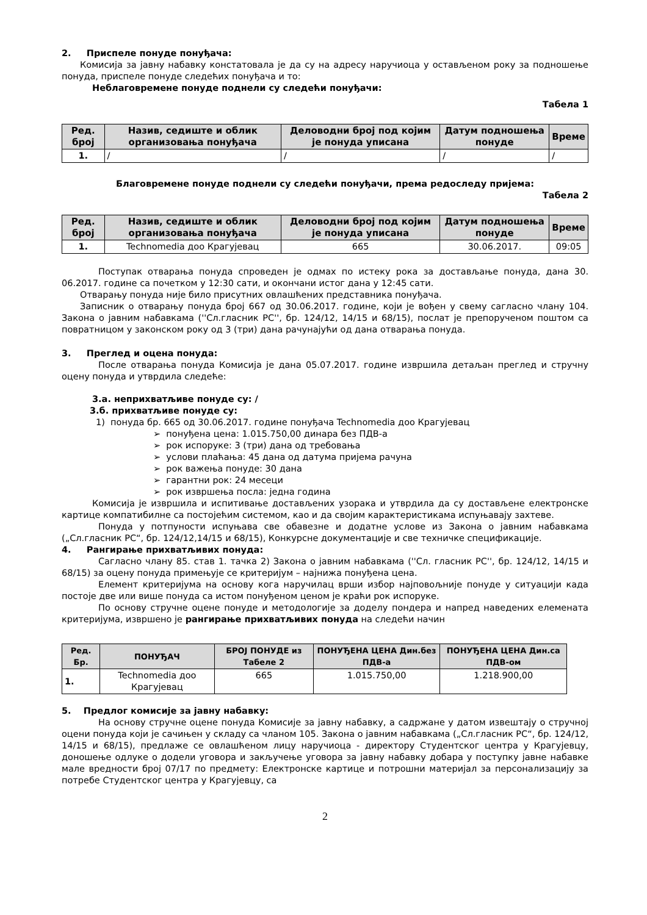2. Приспеле понуде понуђача:
Комисија за јавну набавку констатовала је да су на адресу наручиоца у остављеном року за подношење понуда, приспеле понуде следећих понуђача и то:
Неблаговремене понуде поднели су следећи понуђачи:
Табела 1
| Ред. број | Назив, седиште и облик организовања понуђача | Деловодни број под којим је понуда уписана | Датум подношења понуде | Време |
| --- | --- | --- | --- | --- |
| 1. | / | / | / | / |
Благовремене понуде поднели су следећи понуђачи, према редоследу пријема:
Табела 2
| Ред. број | Назив, седиште и облик организовања понуђача | Деловодни број под којим је понуда уписана | Датум подношења понуде | Време |
| --- | --- | --- | --- | --- |
| 1. | Technomedia доо Крагујевац | 665 | 30.06.2017. | 09:05 |
Поступак отварања понуда спроведен је одмах по истеку рока за достављање понуда, дана 30. 06.2017. године са почетком у 12:30 сати, и окончани истог дана у 12:45 сати.
Отварању понуда није било присутних овлашћених представника понуђача.
Записник о отварању понуда број 667 од 30.06.2017. године, који је вођен у свему сагласно члану 104. Закона о јавним набавкама (''Сл.гласник РС'', бр. 124/12, 14/15 и 68/15), послат је препорученом поштом са повратницом у законском року од 3 (три) дана рачунајући од дана отварања понуда.
3. Преглед и оцена понуда:
После отварања понуда Комисија је дана 05.07.2017. године извршила детаљан преглед и стручну оцену понуда и утврдила следеће:
3.а. неприхватљиве понуде су: /
3.б. прихватљиве понуде су:
1) понуда бр. 665 од 30.06.2017. године понуђача Technomedia доо Крагујевац
➢ понуђена цена: 1.015.750,00 динара без ПДВ-а
➢ рок испоруке: 3 (три) дана од требовања
➢ услови плаћања: 45 дана од датума пријема рачуна
➢ рок важења понуде: 30 дана
➢ гарантни рок: 24 месеци
➢ рок извршења посла: једна година
Комисија је извршила и испитивање достављених узорака и утврдила да су достављене електронске картице компатибилне са постојећим системом, као и да својим карактеристикама испуњавају захтеве.
Понуда у потпуности испуњава све обавезне и додатне услове из Закона о јавним набавкама („Сл.гласник РС“, бр. 124/12,14/15 и 68/15), Конкурсне документације и све техничке спецификације.
4. Рангирање прихватљивих понуда:
Сагласно члану 85. став 1. тачка 2) Закона о јавним набавкама (''Сл. гласник РС'', бр. 124/12, 14/15 и 68/15) за оцену понуда примењује се критеријум – најнижа понуђена цена.
Елемент критеријума на основу кога наручилац врши избор најповољније понуде у ситуацији када постоје две или више понуда са истом понуђеном ценом је краћи рок испоруке.
По основу стручне оцене понуде и методологије за доделу пондера и напред наведених елемената критеријума, извршено је рангирање прихватљивих понуда на следећи начин
| Ред. Бр. | ПОНУЂАЧ | БРОЈ ПОНУДЕ из Табеле 2 | ПОНУЂЕНА ЦЕНА Дин.без ПДВ-а | ПОНУЂЕНА ЦЕНА Дин.са ПДВ-ом |
| --- | --- | --- | --- | --- |
| 1. | Technomedia доо Крагујевац | 665 | 1.015.750,00 | 1.218.900,00 |
5. Предлог комисије за јавну набавку:
На основу стручне оцене понуда Комисије за јавну набавку, а садржане у датом извештају о стручној оцени понуда који је сачињен у складу са чланом 105. Закона о јавним набавкама („Сл.гласник РС“, бр. 124/12, 14/15 и 68/15), предлаже се овлашћеном лицу наручиоца - директору Студентског центра у Крагујевцу, доношење одлуке о додели уговора и закључење уговора за јавну набавку добара у поступку јавне набавке мале вредности број 07/17 по предмету: Електронске картице и потрошни материјал за персонализацију за потребе Студентског центра у Крагујевцу, са
2